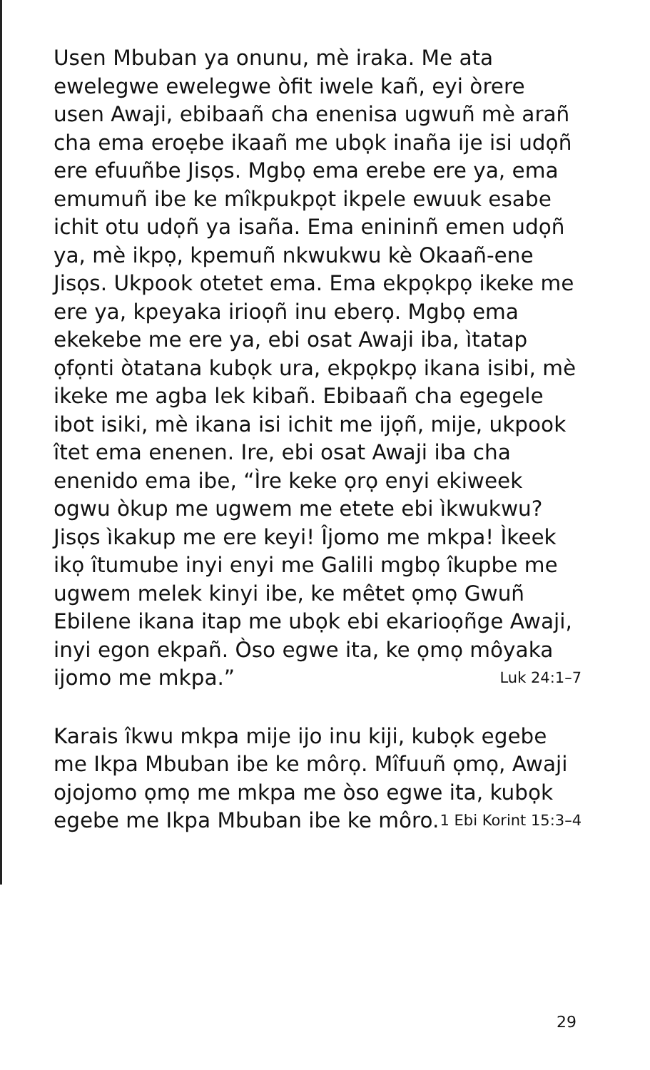Usen Mbuban ya onunu, mè iraka. Me ata ewelegwe ewelegwe òfit iwele kañ, eyi òrere usen Awaji, ebibaañ cha enenisa ugwuñ mè arañ cha ema eroẹbe ikaañ me ubọk inaña ije isi udọñ ere efuuñbe Jisọs. Mgbọ ema erebe ere ya, ema emumuñ ibe ke mîkpukpọt ikpele ewuuk esabe ichit otu udọñ ya isaña. Ema enininñ emen udọñ ya, mè ikpọ, kpemuñ nkwukwu kè Okaañ-ene Jisọs. Ukpook otetet ema. Ema ekpọkpọ ikeke me ere ya, kpeyaka irioọñ inu eberọ. Mgbọ ema ekekebe me ere ya, ebi osat Awaji iba, ìtatap ọfọnti òtatana kubọk ura, ekpọkpọ ikana isibi, mè ikeke me agba lek kibañ. Ebibaañ cha egegele ibot isiki, mè ikana isi ichit me ijọñ, mije, ukpook îtet ema enenen. Ire, ebi osat Awaji iba cha enenido ema ibe, “Ìre keke ọrọ enyi ekiweek ogwu òkup me ugwem me etete ebi ìkwukwu? Jisọs ìkakup me ere keyi! Îjomo me mkpa! Ìkeek ikọ îtumube inyi enyi me Galili mgbọ îkupbe me ugwem melek kinyi ibe, ke mêtet ọmọ Gwuñ Ebilene ikana itap me ubọk ebi ekarioọñge Awaji, inyi egon ekpañ. Òso egwe ita, ke ọmọ môyaka ijomo me mkpa.” Luk 24:1–7
Karais îkwu mkpa mije ijo inu kiji, kubọk egebe me Ikpa Mbuban ibe ke môrọ. Mîfuuñ ọmọ, Awaji ojojomo ọmọ me mkpa me òso egwe ita, kubọk egebe me Ikpa Mbuban ibe ke môro. 1 Ebi Korint 15:3–4
29